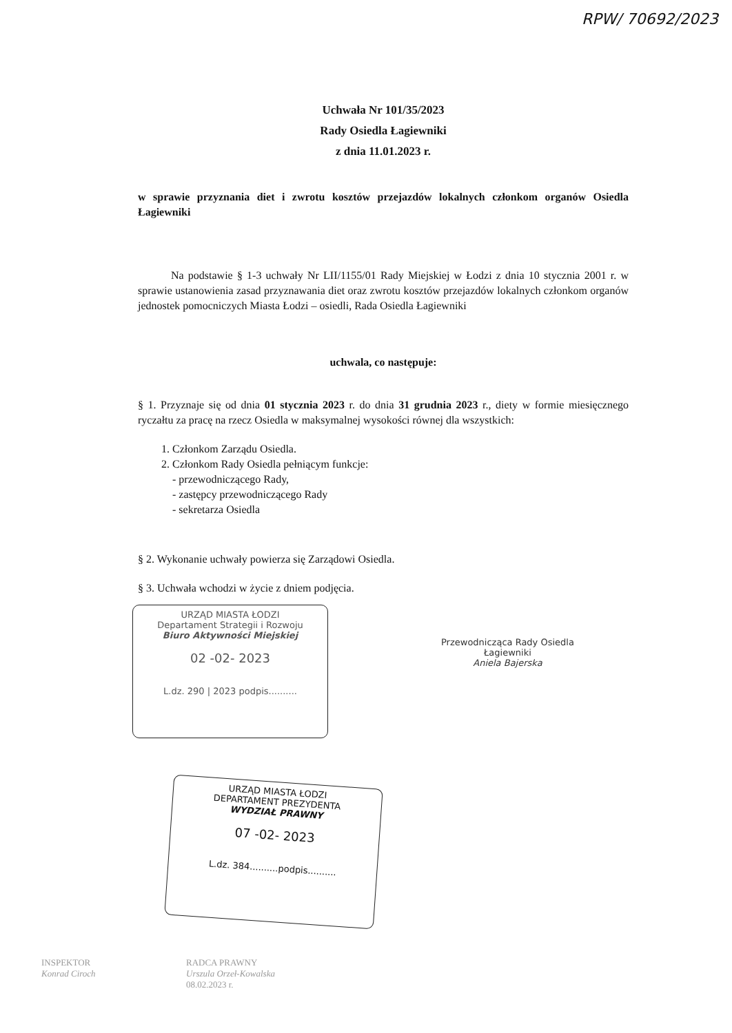RPW/ 70692/2023
Uchwała Nr 101/35/2023
Rady Osiedla Łagiewniki
z dnia 11.01.2023 r.
w sprawie przyznania diet i zwrotu kosztów przejazdów lokalnych członkom organów Osiedla Łagiewniki
Na podstawie § 1-3 uchwały Nr LII/1155/01 Rady Miejskiej w Łodzi z dnia 10 stycznia 2001 r. w sprawie ustanowienia zasad przyznawania diet oraz zwrotu kosztów przejazdów lokalnych członkom organów jednostek pomocniczych Miasta Łodzi – osiedli, Rada Osiedla Łagiewniki
uchwala, co następuje:
§ 1. Przyznaje się od dnia 01 stycznia 2023 r. do dnia 31 grudnia 2023 r., diety w formie miesięcznego ryczałtu za pracę na rzecz Osiedla w maksymalnej wysokości równej dla wszystkich:
1. Członkom Zarządu Osiedla.
2. Członkom Rady Osiedla pełniącym funkcje:
- przewodniczącego Rady,
- zastępcy przewodniczącego Rady
- sekretarza Osiedla
§ 2. Wykonanie uchwały powierza się Zarządowi Osiedla.
§ 3. Uchwała wchodzi w życie z dniem podjęcia.
URZĄD MIASTA ŁODZI
Departament Strategii i Rozwoju
Biuro Aktywności Miejskiej
02 -02- 2023
L.dz. 290 | 2023 podpis..........
Przewodnicząca Rady Osiedla
Łagiewniki
Aniela Bajerska
URZĄD MIASTA ŁODZI
DEPARTAMENT PREZYDENTA
WYDZIAŁ PRAWNY
07 -02- 2023
L.dz. 384..........podpis..........
INSPEKTOR
Konrad Ciroch
RADCA PRAWNY
Urszula Orzeł-Kowalska
08.02.2023 r.